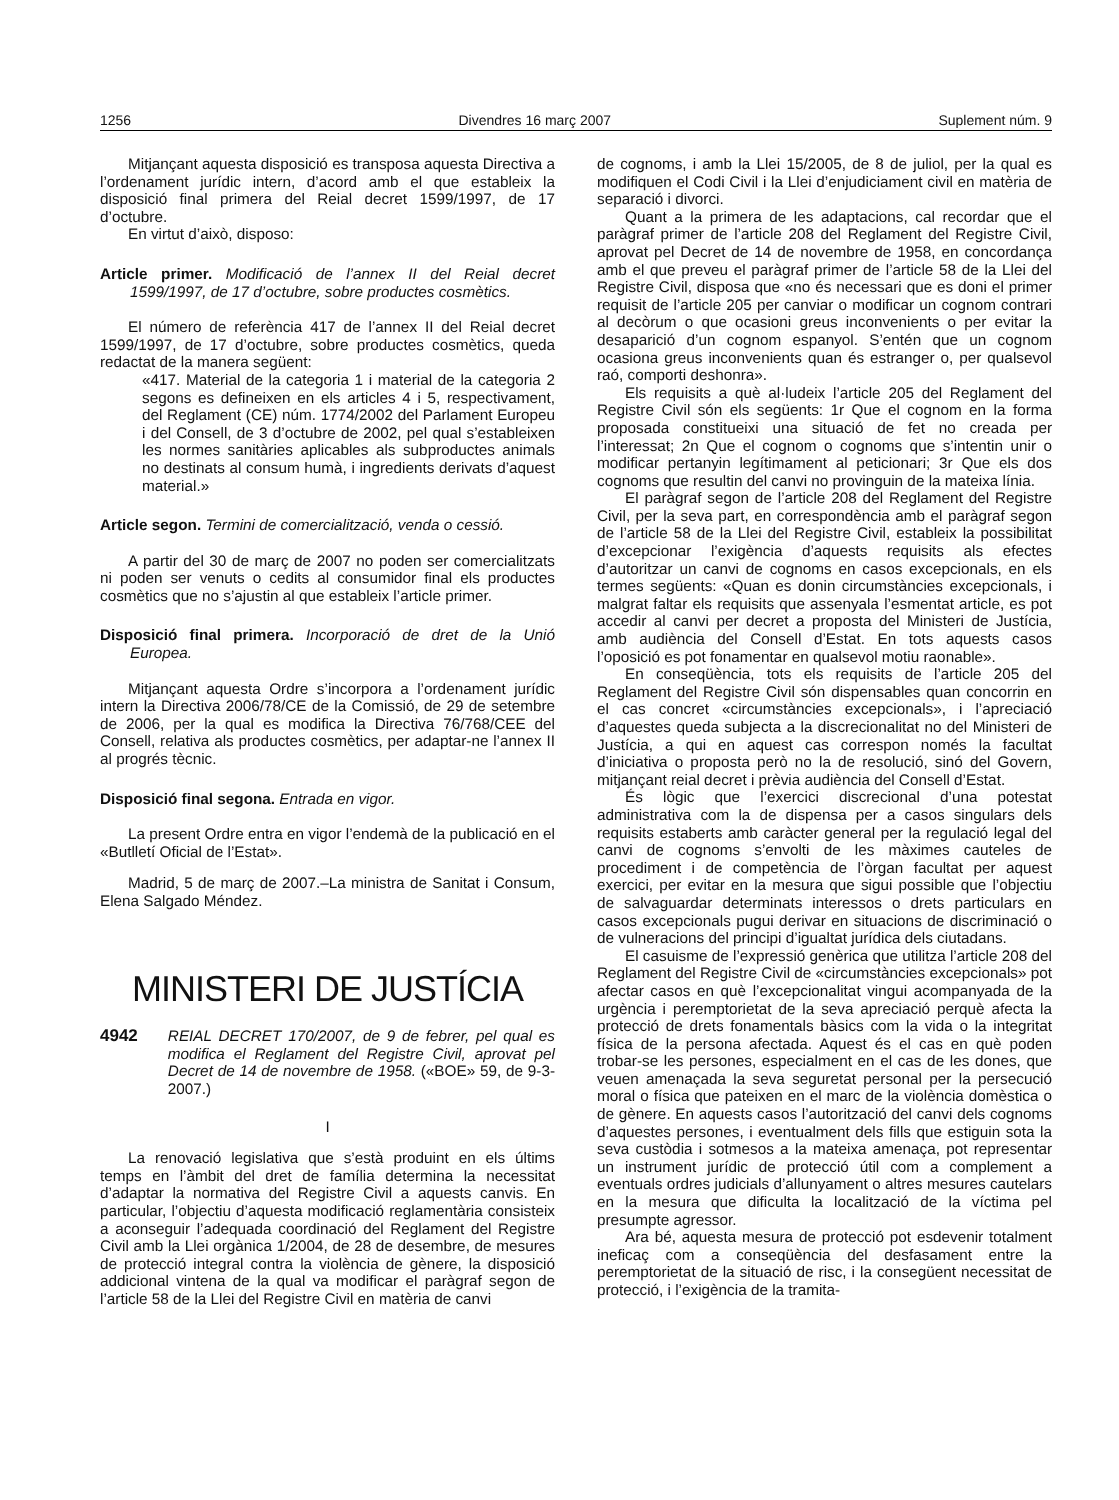1256 Divendres 16 març 2007 Suplement núm. 9
Mitjançant aquesta disposició es transposa aquesta Directiva a l’ordenament jurídic intern, d’acord amb el que estableix la disposició final primera del Reial decret 1599/1997, de 17 d’octubre.
En virtut d’això, disposo:
Article primer. Modificació de l’annex II del Reial decret 1599/1997, de 17 d’octubre, sobre productes cosmètics.
El número de referència 417 de l’annex II del Reial decret 1599/1997, de 17 d’octubre, sobre productes cosmètics, queda redactat de la manera següent:
«417. Material de la categoria 1 i material de la categoria 2 segons es defineixen en els articles 4 i 5, respectivament, del Reglament (CE) núm. 1774/2002 del Parlament Europeu i del Consell, de 3 d’octubre de 2002, pel qual s’estableixen les normes sanitàries aplicables als subproductes animals no destinats al consum humà, i ingredients derivats d’aquest material.»
Article segon. Termini de comercialització, venda o cessió.
A partir del 30 de març de 2007 no poden ser comercialitzats ni poden ser venuts o cedits al consumidor final els productes cosmètics que no s’ajustin al que estableix l’article primer.
Disposició final primera. Incorporació de dret de la Unió Europea.
Mitjançant aquesta Ordre s’incorpora a l’ordenament jurídic intern la Directiva 2006/78/CE de la Comissió, de 29 de setembre de 2006, per la qual es modifica la Directiva 76/768/CEE del Consell, relativa als productes cosmètics, per adaptar-ne l’annex II al progrés tècnic.
Disposició final segona. Entrada en vigor.
La present Ordre entra en vigor l’endemà de la publicació en el «Butlletí Oficial de l’Estat».
Madrid, 5 de març de 2007.–La ministra de Sanitat i Consum, Elena Salgado Méndez.
MINISTERI DE JUSTÍCIA
4942 REIAL DECRET 170/2007, de 9 de febrer, pel qual es modifica el Reglament del Registre Civil, aprovat pel Decret de 14 de novembre de 1958. («BOE» 59, de 9-3-2007.)
I
La renovació legislativa que s’està produint en els últims temps en l’àmbit del dret de família determina la necessitat d’adaptar la normativa del Registre Civil a aquests canvis. En particular, l’objectiu d’aquesta modificació reglamentària consisteix a aconseguir l’adequada coordinació del Reglament del Registre Civil amb la Llei orgànica 1/2004, de 28 de desembre, de mesures de protecció integral contra la violència de gènere, la disposició addicional vintena de la qual va modificar el paràgraf segon de l’article 58 de la Llei del Registre Civil en matèria de canvi
de cognoms, i amb la Llei 15/2005, de 8 de juliol, per la qual es modifiquen el Codi Civil i la Llei d’enjudiciament civil en matèria de separació i divorci.
Quant a la primera de les adaptacions, cal recordar que el paràgraf primer de l’article 208 del Reglament del Registre Civil, aprovat pel Decret de 14 de novembre de 1958, en concordança amb el que preveu el paràgraf primer de l’article 58 de la Llei del Registre Civil, disposa que «no és necessari que es doni el primer requisit de l’article 205 per canviar o modificar un cognom contrari al decòrum o que ocasioni greus inconvenients o per evitar la desaparició d’un cognom espanyol. S’entén que un cognom ocasiona greus inconvenients quan és estranger o, per qualsevol raó, comporti deshonra».
Els requisits a què al·ludeix l’article 205 del Reglament del Registre Civil són els següents: 1r Que el cognom en la forma proposada constitueixi una situació de fet no creada per l’interessat; 2n Que el cognom o cognoms que s’intentin unir o modificar pertanyin legítimament al peticionari; 3r Que els dos cognoms que resultin del canvi no provinguin de la mateixa línia.
El paràgraf segon de l’article 208 del Reglament del Registre Civil, per la seva part, en correspondència amb el paràgraf segon de l’article 58 de la Llei del Registre Civil, estableix la possibilitat d’excepcionar l’exigència d’aquests requisits als efectes d’autoritzar un canvi de cognoms en casos excepcionals, en els termes següents: «Quan es donin circumstàncies excepcionals, i malgrat faltar els requisits que assenyala l’esmentat article, es pot accedir al canvi per decret a proposta del Ministeri de Justícia, amb audiència del Consell d’Estat. En tots aquests casos l’oposició es pot fonamentar en qualsevol motiu raonable».
En conseqüència, tots els requisits de l’article 205 del Reglament del Registre Civil són dispensables quan concorrin en el cas concret «circumstàncies excepcionals», i l’apreciació d’aquestes queda subjecta a la discrecionalitat no del Ministeri de Justícia, a qui en aquest cas correspon només la facultat d’iniciativa o proposta però no la de resolució, sinó del Govern, mitjançant reial decret i prèvia audiència del Consell d’Estat.
És lògic que l’exercici discrecional d’una potestat administrativa com la de dispensa per a casos singulars dels requisits estaberts amb caràcter general per la regulació legal del canvi de cognoms s’envolti de les màximes cauteles de procediment i de competència de l’òrgan facultat per aquest exercici, per evitar en la mesura que sigui possible que l’objectiu de salvaguardar determinats interessos o drets particulars en casos excepcionals pugui derivar en situacions de discriminació o de vulneracions del principi d’igualtat jurídica dels ciutadans.
El casuisme de l’expressió genèrica que utilitza l’article 208 del Reglament del Registre Civil de «circumstàncies excepcionals» pot afectar casos en què l’excepcionalitat vingui acompanyada de la urgència i peremptorietat de la seva apreciació perquè afecta la protecció de drets fonamentals bàsics com la vida o la integritat física de la persona afectada. Aquest és el cas en què poden trobar-se les persones, especialment en el cas de les dones, que veuen amenaçada la seva seguretat personal per la persecució moral o física que pateixen en el marc de la violència domèstica o de gènere. En aquests casos l’autorització del canvi dels cognoms d’aquestes persones, i eventualment dels fills que estiguin sota la seva custòdia i sotmesos a la mateixa amenaça, pot representar un instrument jurídic de protecció útil com a complement a eventuals ordres judicials d’allunyament o altres mesures cautelars en la mesura que dificulta la localització de la víctima pel presumpte agressor.
Ara bé, aquesta mesura de protecció pot esdevenir totalment ineficaç com a conseqüència del desfasament entre la peremptorietat de la situació de risc, i la consegüent necessitat de protecció, i l’exigència de la tramita-